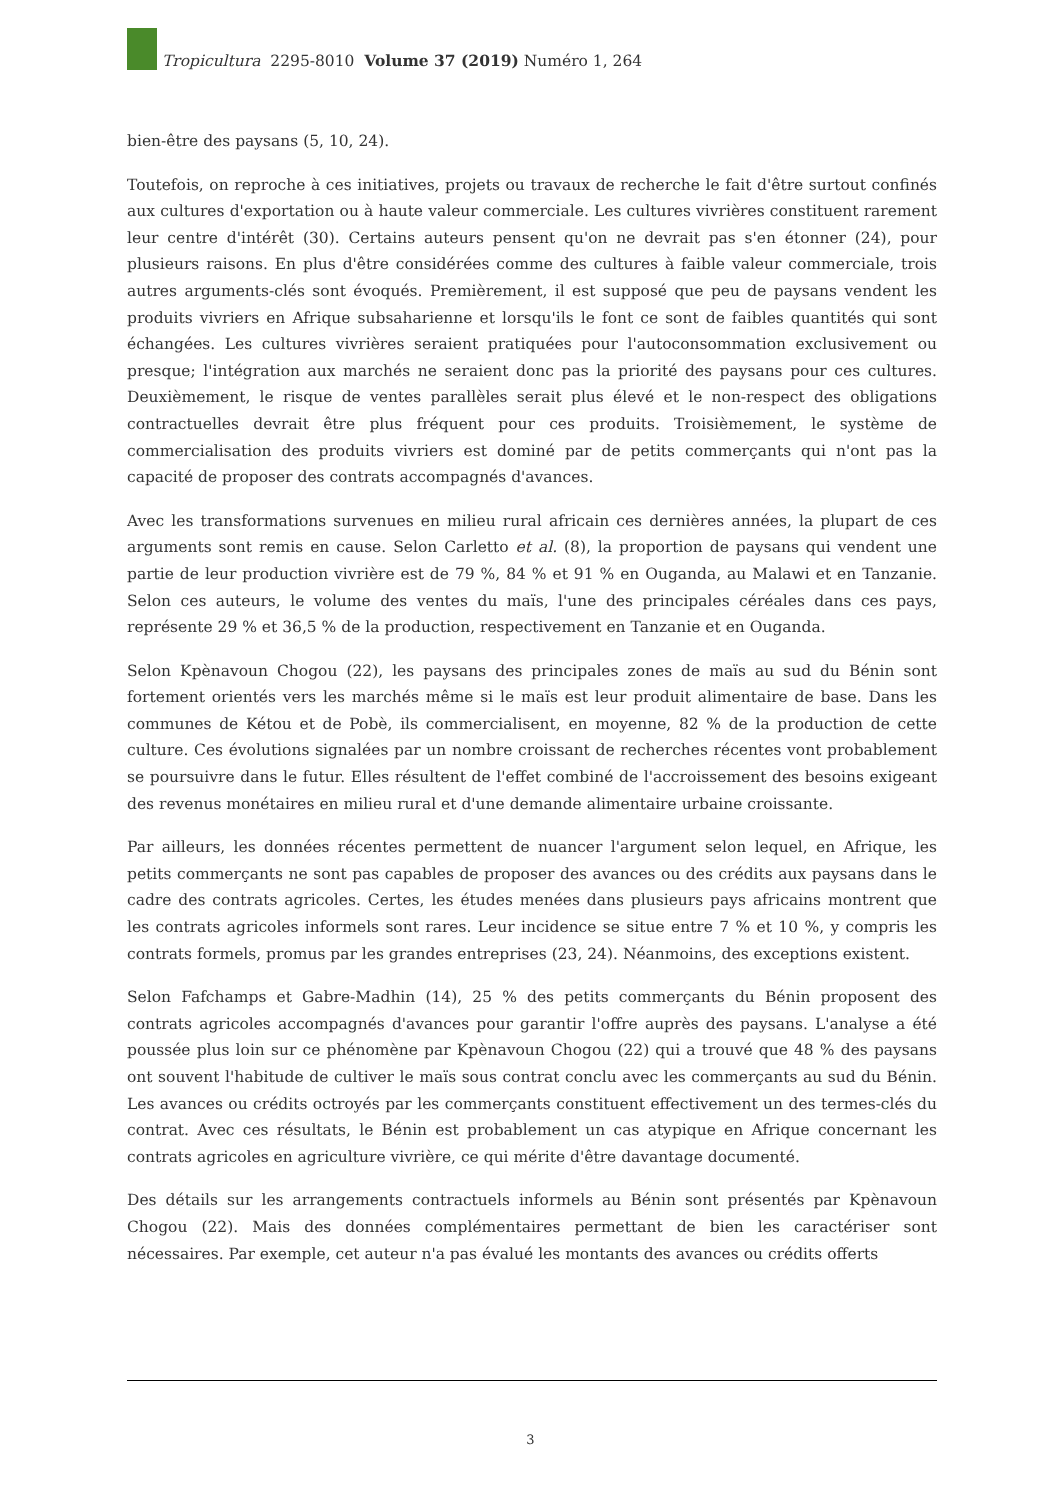Tropicultura 2295-8010 Volume 37 (2019) Numéro 1, 264
bien-être des paysans (5, 10, 24).
Toutefois, on reproche à ces initiatives, projets ou travaux de recherche le fait d'être surtout confinés aux cultures d'exportation ou à haute valeur commerciale. Les cultures vivrières constituent rarement leur centre d'intérêt (30). Certains auteurs pensent qu'on ne devrait pas s'en étonner (24), pour plusieurs raisons. En plus d'être considérées comme des cultures à faible valeur commerciale, trois autres arguments-clés sont évoqués. Premièrement, il est supposé que peu de paysans vendent les produits vivriers en Afrique subsaharienne et lorsqu'ils le font ce sont de faibles quantités qui sont échangées. Les cultures vivrières seraient pratiquées pour l'autoconsommation exclusivement ou presque; l'intégration aux marchés ne seraient donc pas la priorité des paysans pour ces cultures. Deuxièmement, le risque de ventes parallèles serait plus élevé et le non-respect des obligations contractuelles devrait être plus fréquent pour ces produits. Troisièmement, le système de commercialisation des produits vivriers est dominé par de petits commerçants qui n'ont pas la capacité de proposer des contrats accompagnés d'avances.
Avec les transformations survenues en milieu rural africain ces dernières années, la plupart de ces arguments sont remis en cause. Selon Carletto et al. (8), la proportion de paysans qui vendent une partie de leur production vivrière est de 79 %, 84 % et 91 % en Ouganda, au Malawi et en Tanzanie. Selon ces auteurs, le volume des ventes du maïs, l'une des principales céréales dans ces pays, représente 29 % et 36,5 % de la production, respectivement en Tanzanie et en Ouganda.
Selon Kpènavoun Chogou (22), les paysans des principales zones de maïs au sud du Bénin sont fortement orientés vers les marchés même si le maïs est leur produit alimentaire de base. Dans les communes de Kétou et de Pobè, ils commercialisent, en moyenne, 82 % de la production de cette culture. Ces évolutions signalées par un nombre croissant de recherches récentes vont probablement se poursuivre dans le futur. Elles résultent de l'effet combiné de l'accroissement des besoins exigeant des revenus monétaires en milieu rural et d'une demande alimentaire urbaine croissante.
Par ailleurs, les données récentes permettent de nuancer l'argument selon lequel, en Afrique, les petits commerçants ne sont pas capables de proposer des avances ou des crédits aux paysans dans le cadre des contrats agricoles. Certes, les études menées dans plusieurs pays africains montrent que les contrats agricoles informels sont rares. Leur incidence se situe entre 7 % et 10 %, y compris les contrats formels, promus par les grandes entreprises (23, 24). Néanmoins, des exceptions existent.
Selon Fafchamps et Gabre-Madhin (14), 25 % des petits commerçants du Bénin proposent des contrats agricoles accompagnés d'avances pour garantir l'offre auprès des paysans. L'analyse a été poussée plus loin sur ce phénomène par Kpènavoun Chogou (22) qui a trouvé que 48 % des paysans ont souvent l'habitude de cultiver le maïs sous contrat conclu avec les commerçants au sud du Bénin. Les avances ou crédits octroyés par les commerçants constituent effectivement un des termes-clés du contrat. Avec ces résultats, le Bénin est probablement un cas atypique en Afrique concernant les contrats agricoles en agriculture vivrière, ce qui mérite d'être davantage documenté.
Des détails sur les arrangements contractuels informels au Bénin sont présentés par Kpènavoun Chogou (22). Mais des données complémentaires permettant de bien les caractériser sont nécessaires. Par exemple, cet auteur n'a pas évalué les montants des avances ou crédits offerts
3